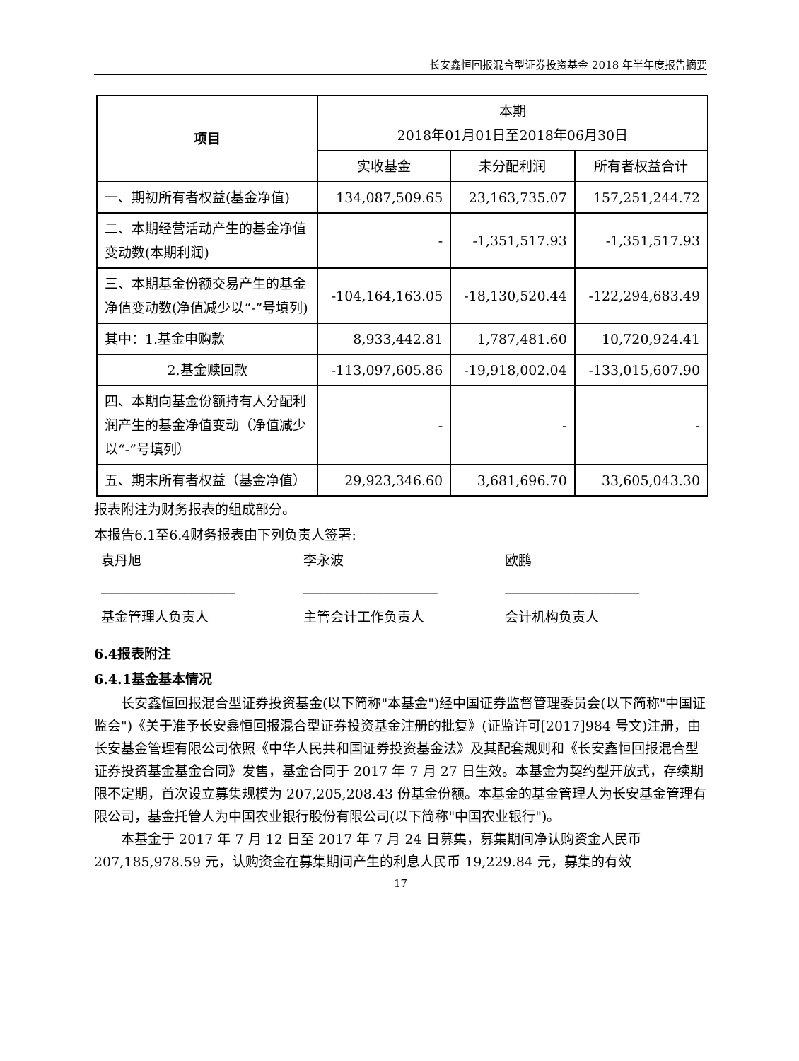长安鑫恒回报混合型证券投资基金 2018 年半年度报告摘要
| 项目 | 本期 2018年01月01日至2018年06月30日 | | |
| --- | --- | --- | --- |
| | 实收基金 | 未分配利润 | 所有者权益合计 |
| 一、期初所有者权益(基金净值) | 134,087,509.65 | 23,163,735.07 | 157,251,244.72 |
| 二、本期经营活动产生的基金净值变动数(本期利润) | - | -1,351,517.93 | -1,351,517.93 |
| 三、本期基金份额交易产生的基金净值变动数(净值减少以“-”号填列) | -104,164,163.05 | -18,130,520.44 | -122,294,683.49 |
| 其中：1.基金申购款 | 8,933,442.81 | 1,787,481.60 | 10,720,924.41 |
| 2.基金赎回款 | -113,097,605.86 | -19,918,002.04 | -133,015,607.90 |
| 四、本期向基金份额持有人分配利润产生的基金净值变动（净值减少以“-”号填列） | - | - | - |
| 五、期末所有者权益（基金净值） | 29,923,346.60 | 3,681,696.70 | 33,605,043.30 |
报表附注为财务报表的组成部分。
本报告6.1至6.4财务报表由下列负责人签署:
袁丹旭 李永波 欧鹏
____________________ ____________________ ____________________
基金管理人负责人 主管会计工作负责人 会计机构负责人
6.4报表附注
6.4.1基金基本情况
长安鑫恒回报混合型证券投资基金(以下简称"本基金")经中国证券监督管理委员会(以下简称"中国证监会")《关于准予长安鑫恒回报混合型证券投资基金注册的批复》(证监许可[2017]984 号文)注册，由长安基金管理有限公司依照《中华人民共和国证券投资基金法》及其配套规则和《长安鑫恒回报混合型证券投资基金基金合同》发售，基金合同于 2017 年 7 月 27 日生效。本基金为契约型开放式，存续期限不定期，首次设立募集规模为 207,205,208.43 份基金份额。本基金的基金管理人为长安基金管理有限公司，基金托管人为中国农业银行股份有限公司(以下简称"中国农业银行")。
本基金于 2017 年 7 月 12 日至 2017 年 7 月 24 日募集，募集期间净认购资金人民币 207,185,978.59 元，认购资金在募集期间产生的利息人民币 19,229.84 元，募集的有效
17